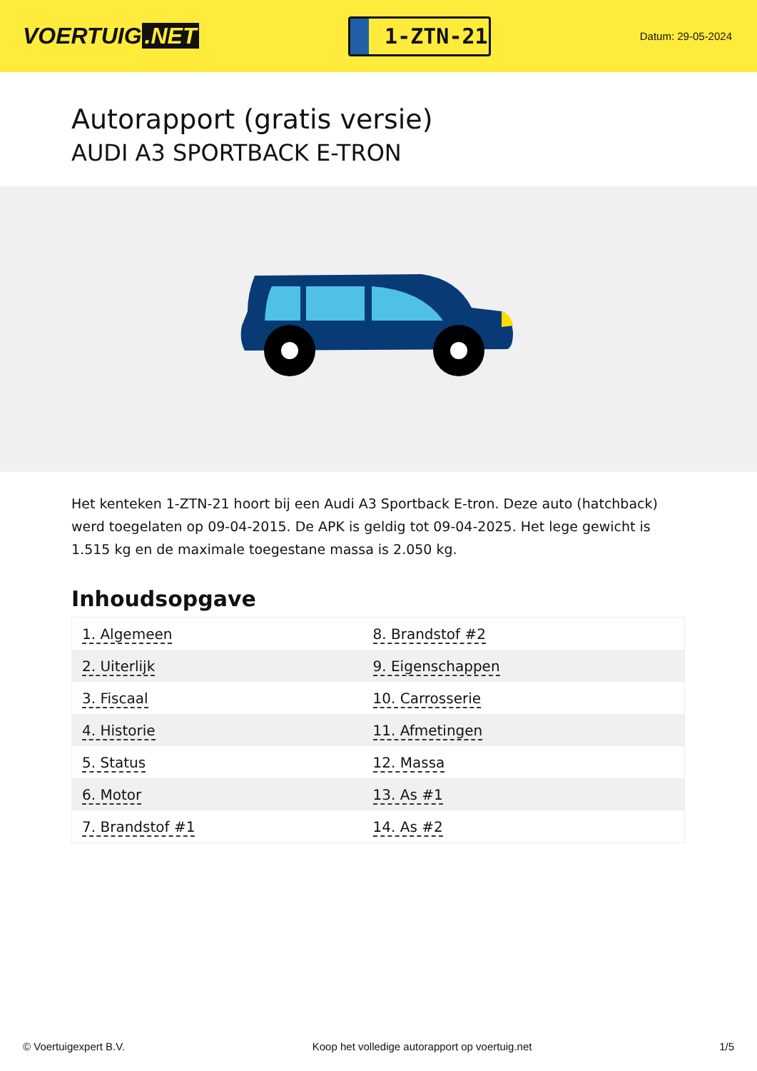VOERTUIG.NET
1-ZTN-21
Datum: 29-05-2024
Autorapport (gratis versie)
AUDI A3 SPORTBACK E-TRON
Het kenteken 1-ZTN-21 hoort bij een Audi A3 Sportback E-tron. Deze auto (hatchback) werd toegelaten op 09-04-2015. De APK is geldig tot 09-04-2025. Het lege gewicht is 1.515 kg en de maximale toegestane massa is 2.050 kg.
Inhoudsopgave
| 1. Algemeen | 8. Brandstof #2 |
| 2. Uiterlijk | 9. Eigenschappen |
| 3. Fiscaal | 10. Carrosserie |
| 4. Historie | 11. Afmetingen |
| 5. Status | 12. Massa |
| 6. Motor | 13. As #1 |
| 7. Brandstof #1 | 14. As #2 |
© Voertuigexpert B.V. Koop het volledige autorapport op voertuig.net 1/5